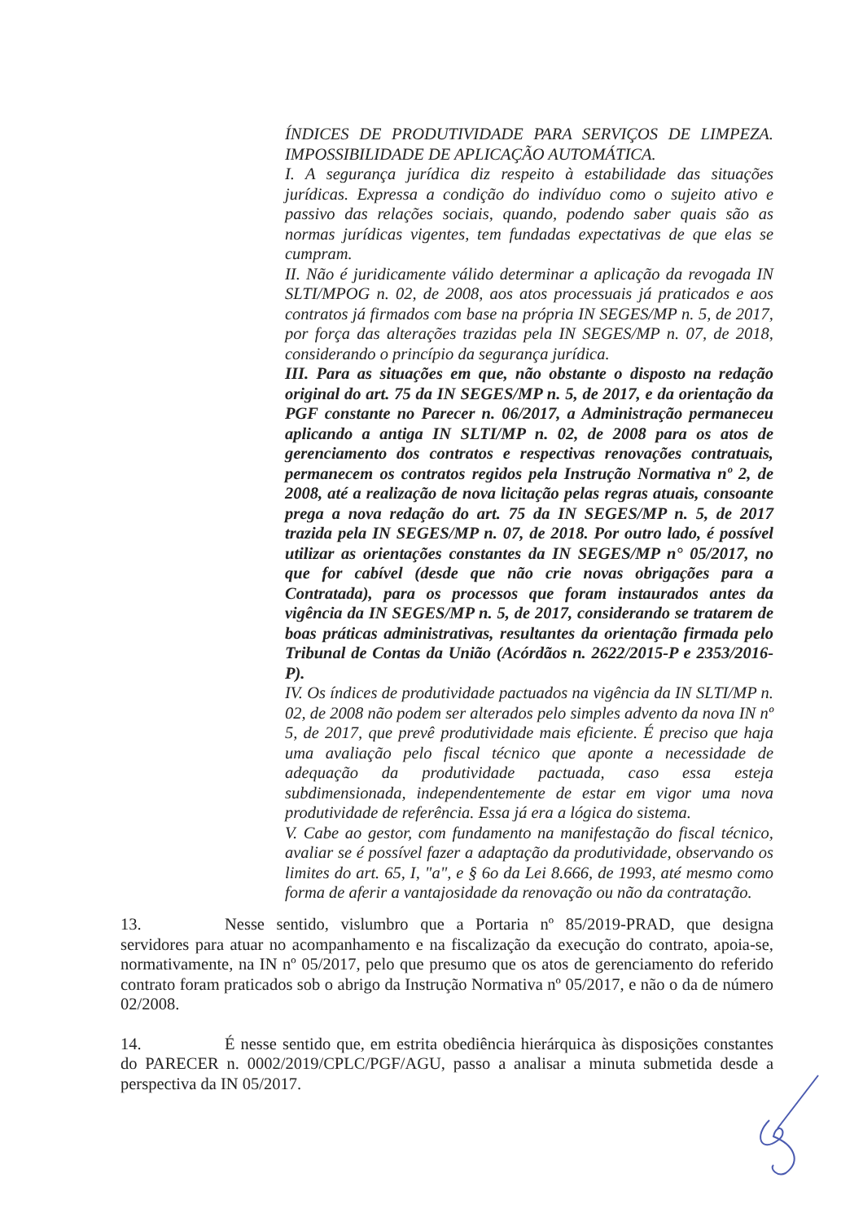ÍNDICES DE PRODUTIVIDADE PARA SERVIÇOS DE LIMPEZA. IMPOSSIBILIDADE DE APLICAÇÃO AUTOMÁTICA.
I. A segurança jurídica diz respeito à estabilidade das situações jurídicas. Expressa a condição do indivíduo como o sujeito ativo e passivo das relações sociais, quando, podendo saber quais são as normas jurídicas vigentes, tem fundadas expectativas de que elas se cumpram.
II. Não é juridicamente válido determinar a aplicação da revogada IN SLTI/MPOG n. 02, de 2008, aos atos processuais já praticados e aos contratos já firmados com base na própria IN SEGES/MP n. 5, de 2017, por força das alterações trazidas pela IN SEGES/MP n. 07, de 2018, considerando o princípio da segurança jurídica.
III. Para as situações em que, não obstante o disposto na redação original do art. 75 da IN SEGES/MP n. 5, de 2017, e da orientação da PGF constante no Parecer n. 06/2017, a Administração permaneceu aplicando a antiga IN SLTI/MP n. 02, de 2008 para os atos de gerenciamento dos contratos e respectivas renovações contratuais, permanecem os contratos regidos pela Instrução Normativa nº 2, de 2008, até a realização de nova licitação pelas regras atuais, consoante prega a nova redação do art. 75 da IN SEGES/MP n. 5, de 2017 trazida pela IN SEGES/MP n. 07, de 2018. Por outro lado, é possível utilizar as orientações constantes da IN SEGES/MP n° 05/2017, no que for cabível (desde que não crie novas obrigações para a Contratada), para os processos que foram instaurados antes da vigência da IN SEGES/MP n. 5, de 2017, considerando se tratarem de boas práticas administrativas, resultantes da orientação firmada pelo Tribunal de Contas da União (Acórdãos n. 2622/2015-P e 2353/2016-P).
IV. Os índices de produtividade pactuados na vigência da IN SLTI/MP n. 02, de 2008 não podem ser alterados pelo simples advento da nova IN nº 5, de 2017, que prevê produtividade mais eficiente. É preciso que haja uma avaliação pelo fiscal técnico que aponte a necessidade de adequação da produtividade pactuada, caso essa esteja subdimensionada, independentemente de estar em vigor uma nova produtividade de referência. Essa já era a lógica do sistema.
V. Cabe ao gestor, com fundamento na manifestação do fiscal técnico, avaliar se é possível fazer a adaptação da produtividade, observando os limites do art. 65, I, "a", e § 6o da Lei 8.666, de 1993, até mesmo como forma de aferir a vantajosidade da renovação ou não da contratação.
13. Nesse sentido, vislumbro que a Portaria nº 85/2019-PRAD, que designa servidores para atuar no acompanhamento e na fiscalização da execução do contrato, apoia-se, normativamente, na IN nº 05/2017, pelo que presumo que os atos de gerenciamento do referido contrato foram praticados sob o abrigo da Instrução Normativa nº 05/2017, e não o da de número 02/2008.
14. É nesse sentido que, em estrita obediência hierárquica às disposições constantes do PARECER n. 0002/2019/CPLC/PGF/AGU, passo a analisar a minuta submetida desde a perspectiva da IN 05/2017.